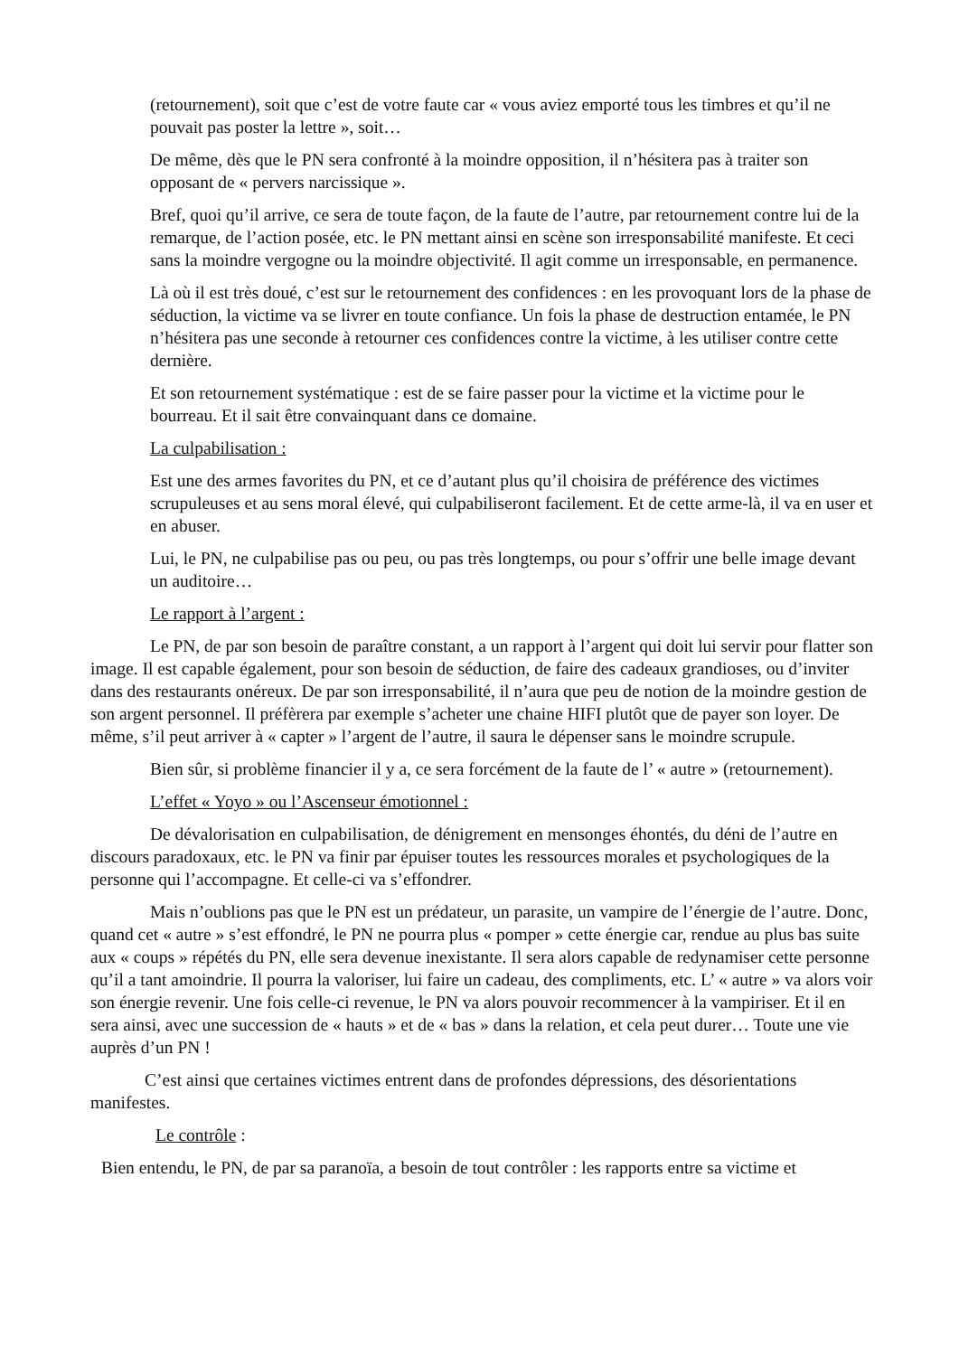(retournement), soit que c’est de votre faute car « vous aviez emporté tous les timbres et qu’il ne pouvait pas poster la lettre », soit…
De même, dès que le PN sera confronté à la moindre opposition, il n’hésitera pas à traiter son opposant de « pervers narcissique ».
Bref, quoi qu’il arrive, ce sera de toute façon, de la faute de l’autre, par retournement contre lui de la remarque, de l’action posée, etc. le PN mettant ainsi en scène son irresponsabilité manifeste. Et ceci sans la moindre vergogne ou la moindre objectivité. Il agit comme un irresponsable, en permanence.
Là où il est très doué, c’est sur le retournement des confidences : en les provoquant lors de la phase de séduction, la victime va se livrer en toute confiance. Un fois la phase de destruction entamée, le PN n’hésitera pas une seconde à retourner ces confidences contre la victime, à les utiliser contre cette dernière.
Et son retournement systématique : est de se faire passer pour la victime et la victime pour le bourreau. Et il sait être convainquant dans ce domaine.
La culpabilisation :
Est une des armes favorites du PN, et ce d’autant plus qu’il choisira de préférence des victimes scrupuleuses et au sens moral élevé, qui culpabiliseront facilement. Et de cette arme-là, il va en user et en abuser.
Lui, le PN, ne culpabilise pas ou peu, ou pas très longtemps, ou pour s’offrir une belle image devant un auditoire…
Le rapport à l’argent :
Le PN, de par son besoin de paraître constant, a un rapport à l’argent qui doit lui servir pour flatter son image. Il est capable également, pour son besoin de séduction, de faire des cadeaux grandioses, ou d’inviter dans des restaurants onéreux. De par son irresponsabilité, il n’aura que peu de notion de la moindre gestion de son argent personnel. Il préfèrera par exemple s’acheter une chaine HIFI plutôt que de payer son loyer. De même, s’il peut arriver à « capter » l’argent de l’autre, il saura le dépenser sans le moindre scrupule.
Bien sûr, si problème financier il y a, ce sera forcément de la faute de l’ « autre » (retournement).
L’effet « Yoyo » ou l’Ascenseur émotionnel :
De dévalorisation en culpabilisation, de dénigrement en mensonges éhontés, du déni de l’autre en discours paradoxaux, etc. le PN va finir par épuiser toutes les ressources morales et psychologiques de la personne qui l’accompagne. Et celle-ci va s’effondrer.
Mais n’oublions pas que le PN est un prédateur, un parasite, un vampire de l’énergie de l’autre. Donc, quand cet « autre » s’est effondré, le PN ne pourra plus « pomper » cette énergie car, rendue au plus bas suite aux « coups » répétés du PN, elle sera devenue inexistante. Il sera alors capable de redynamiser cette personne qu’il a tant amoindrie. Il pourra la valoriser, lui faire un cadeau, des compliments, etc. L’ « autre » va alors voir son énergie revenir. Une fois celle-ci revenue, le PN va alors pouvoir recommencer à la vampiriser. Et il en sera ainsi, avec une succession de « hauts » et de « bas » dans la relation, et cela peut durer… Toute une vie auprès d’un PN !
C’est ainsi que certaines victimes entrent dans de profondes dépressions, des désorientations manifestes.
Le contrôle :
Bien entendu, le PN, de par sa paranoïa, a besoin de tout contrôler : les rapports entre sa victime et